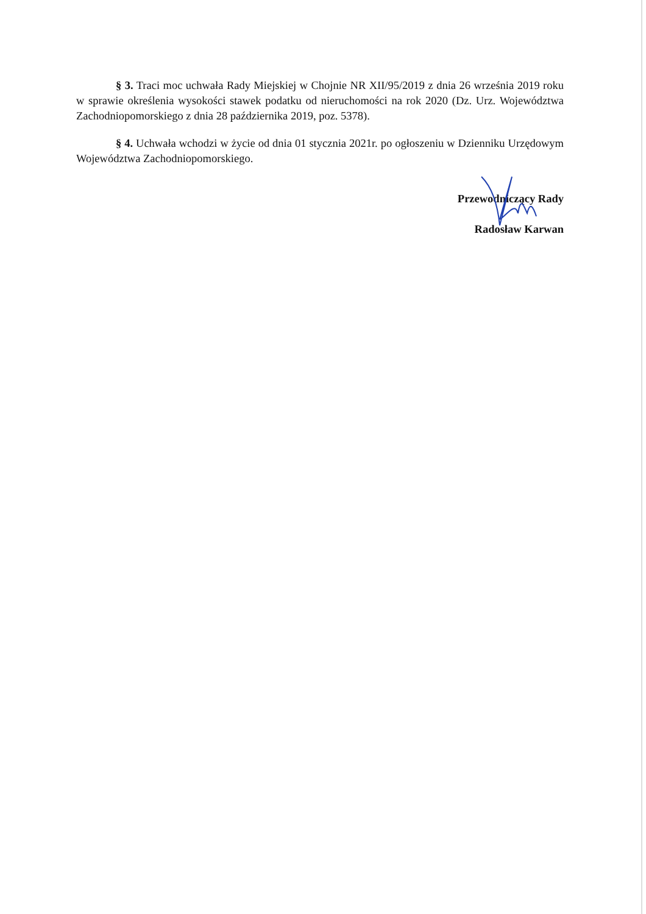§ 3. Traci moc uchwała Rady Miejskiej w Chojnie NR XII/95/2019 z dnia 26 września 2019 roku w sprawie określenia wysokości stawek podatku od nieruchomości na rok 2020 (Dz. Urz. Województwa Zachodniopomorskiego z dnia 28 października 2019, poz. 5378).
§ 4. Uchwała wchodzi w życie od dnia 01 stycznia 2021r. po ogłoszeniu w Dzienniku Urzędowym Województwa Zachodniopomorskiego.
Przewodniczący Rady
Radosław Karwan